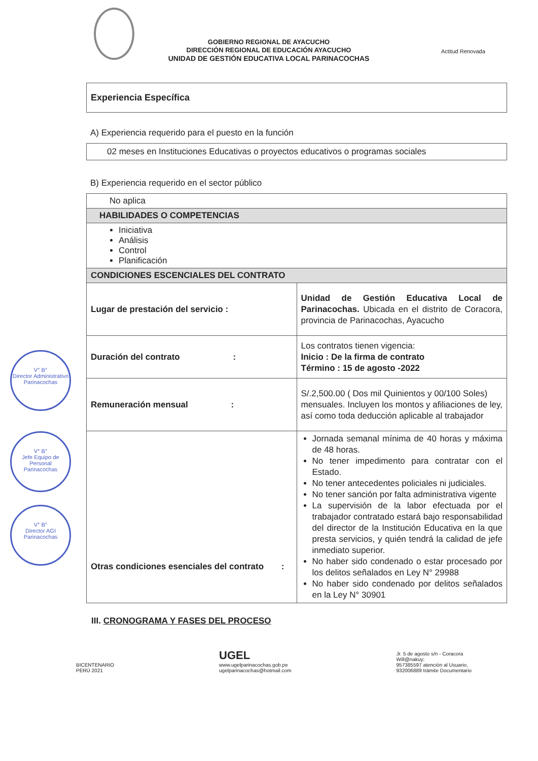GOBIERNO REGIONAL DE AYACUCHO
DIRECCIÓN REGIONAL DE EDUCACIÓN AYACUCHO
UNIDAD DE GESTIÓN EDUCATIVA LOCAL PARINACOCHAS
Actitud Renovada
Experiencia Específica
A) Experiencia requerido para el puesto en la función
02 meses en Instituciones Educativas o proyectos educativos o programas sociales
B) Experiencia requerido en el sector público
| No aplica | |
| HABILIDADES O COMPETENCIAS | |
| Iniciativa Análisis Control Planificación | |
| CONDICIONES ESCENCIALES DEL CONTRATO | |
| Lugar de prestación del servicio : | Unidad de Gestión Educativa Local de Parinacochas. Ubicada en el distrito de Coracora, provincia de Parinacochas, Ayacucho |
| Duración del contrato : | Los contratos tienen vigencia: Inicio : De la firma de contrato Término : 15 de agosto -2022 |
| Remuneración mensual : | S/.2,500.00 ( Dos mil Quinientos y 00/100 Soles) mensuales. Incluyen los montos y afiliaciones de ley, así como toda deducción aplicable al trabajador |
| Otras condiciones esenciales del contrato : | Jornada semanal mínima de 40 horas y máxima de 48 horas. No tener impedimento para contratar con el Estado. No tener antecedentes policiales ni judiciales. No tener sanción por falta administrativa vigente La supervisión de la labor efectuada por el trabajador contratado estará bajo responsabilidad del director de la Institución Educativa en la que presta servicios, y quién tendrá la calidad de jefe inmediato superior. No haber sido condenado o estar procesado por los delitos señalados en Ley N° 29988 No haber sido condenado por delitos señalados en la Ley N° 30901 |
III. CRONOGRAMA Y FASES DEL PROCESO
V° B°
Director Administrativo
Parinacochas
V° B°
Jefe Equipo de Personal
Parinacochas
V° B°
Director AGI
Parinacochas
BICENTENARIO
PERÚ 2021
UGEL
www.ugelparinacochas.gob.pe
ugelparinacochas@hotmail.com
Jr. 5 de agosto s/n - Coracora
Will@nakuy;
957385597 atención al Usuario,
932006889 trámite Documentario